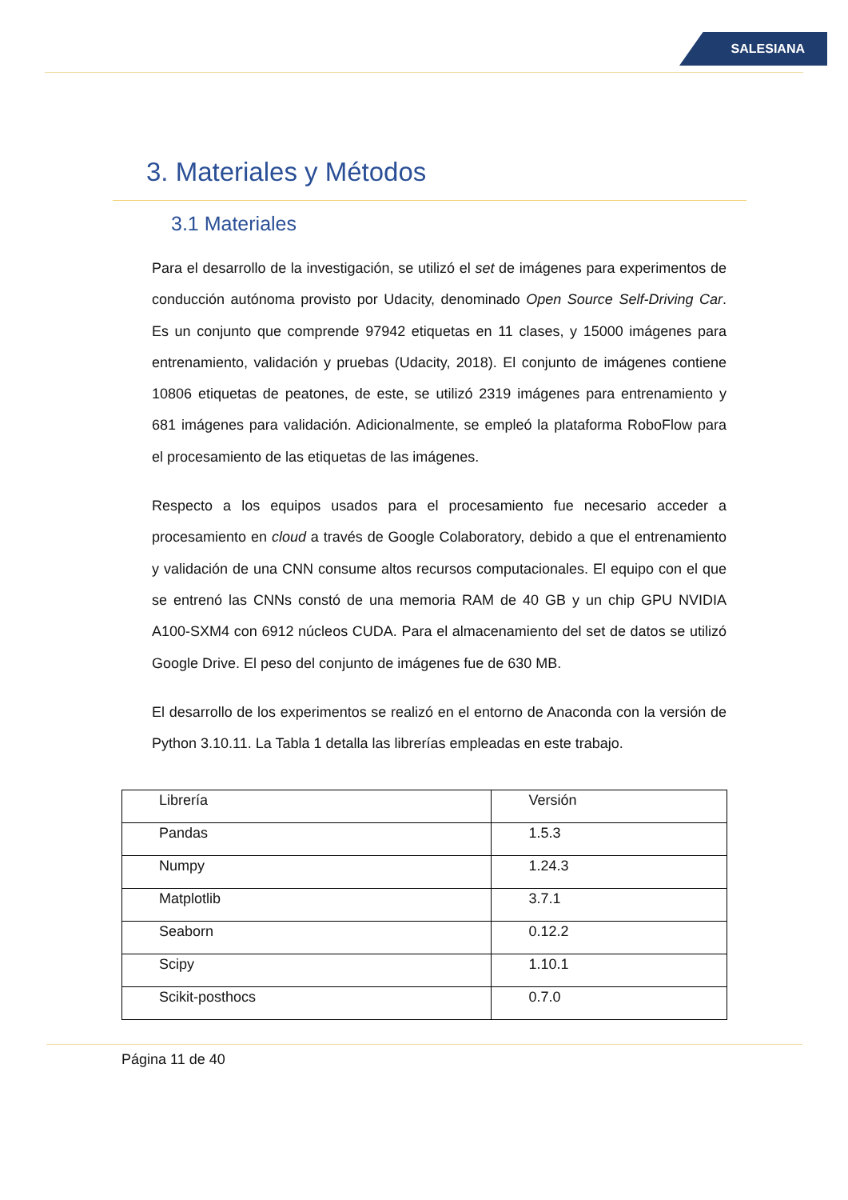SALESIANA
3. Materiales y Métodos
3.1 Materiales
Para el desarrollo de la investigación, se utilizó el set de imágenes para experimentos de conducción autónoma provisto por Udacity, denominado Open Source Self-Driving Car. Es un conjunto que comprende 97942 etiquetas en 11 clases, y 15000 imágenes para entrenamiento, validación y pruebas (Udacity, 2018). El conjunto de imágenes contiene 10806 etiquetas de peatones, de este, se utilizó 2319 imágenes para entrenamiento y 681 imágenes para validación. Adicionalmente, se empleó la plataforma RoboFlow para el procesamiento de las etiquetas de las imágenes.
Respecto a los equipos usados para el procesamiento fue necesario acceder a procesamiento en cloud a través de Google Colaboratory, debido a que el entrenamiento y validación de una CNN consume altos recursos computacionales. El equipo con el que se entrenó las CNNs constó de una memoria RAM de 40 GB y un chip GPU NVIDIA A100-SXM4 con 6912 núcleos CUDA. Para el almacenamiento del set de datos se utilizó Google Drive. El peso del conjunto de imágenes fue de 630 MB.
El desarrollo de los experimentos se realizó en el entorno de Anaconda con la versión de Python 3.10.11. La Tabla 1 detalla las librerías empleadas en este trabajo.
| Librería | Versión |
| Pandas | 1.5.3 |
| Numpy | 1.24.3 |
| Matplotlib | 3.7.1 |
| Seaborn | 0.12.2 |
| Scipy | 1.10.1 |
| Scikit-posthocs | 0.7.0 |
Página 11 de 40